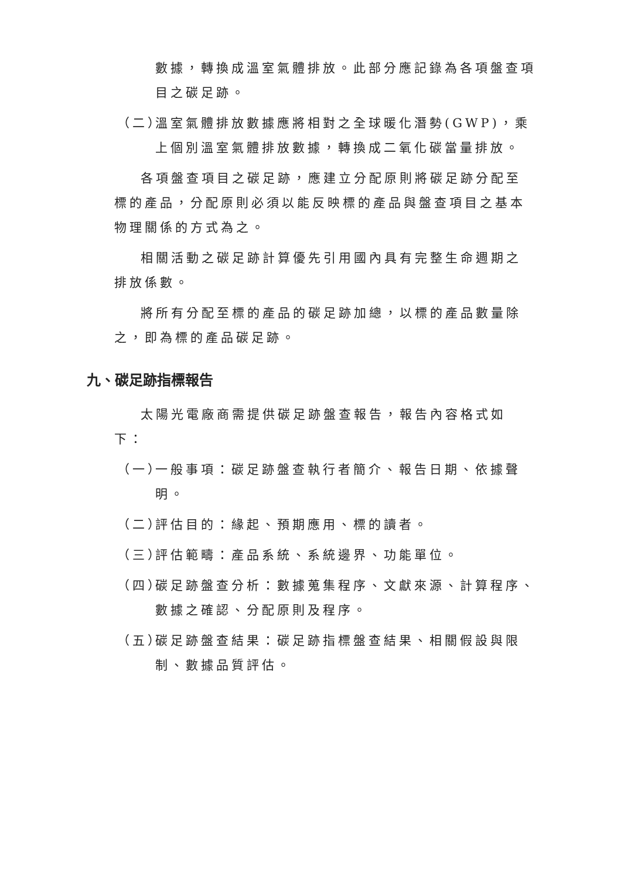數據，轉換成溫室氣體排放。此部分應記錄為各項盤查項目之碳足跡。
（二）
溫室氣體排放數據應將相對之全球暖化潛勢(GWP)，乘上個別溫室氣體排放數據，轉換成二氧化碳當量排放。
各項盤查項目之碳足跡，應建立分配原則將碳足跡分配至標的產品，分配原則必須以能反映標的產品與盤查項目之基本物理關係的方式為之。
相關活動之碳足跡計算優先引用國內具有完整生命週期之排放係數。
將所有分配至標的產品的碳足跡加總，以標的產品數量除之，即為標的產品碳足跡。
九、碳足跡指標報告
太陽光電廠商需提供碳足跡盤查報告，報告內容格式如下：
（一）
一般事項：碳足跡盤查執行者簡介、報告日期、依據聲明。
（二）
評估目的：緣起、預期應用、標的讀者。
（三）
評估範疇：產品系統、系統邊界、功能單位。
（四）
碳足跡盤查分析：數據蒐集程序、文獻來源、計算程序、數據之確認、分配原則及程序。
（五）
碳足跡盤查結果：碳足跡指標盤查結果、相關假設與限制、數據品質評估。